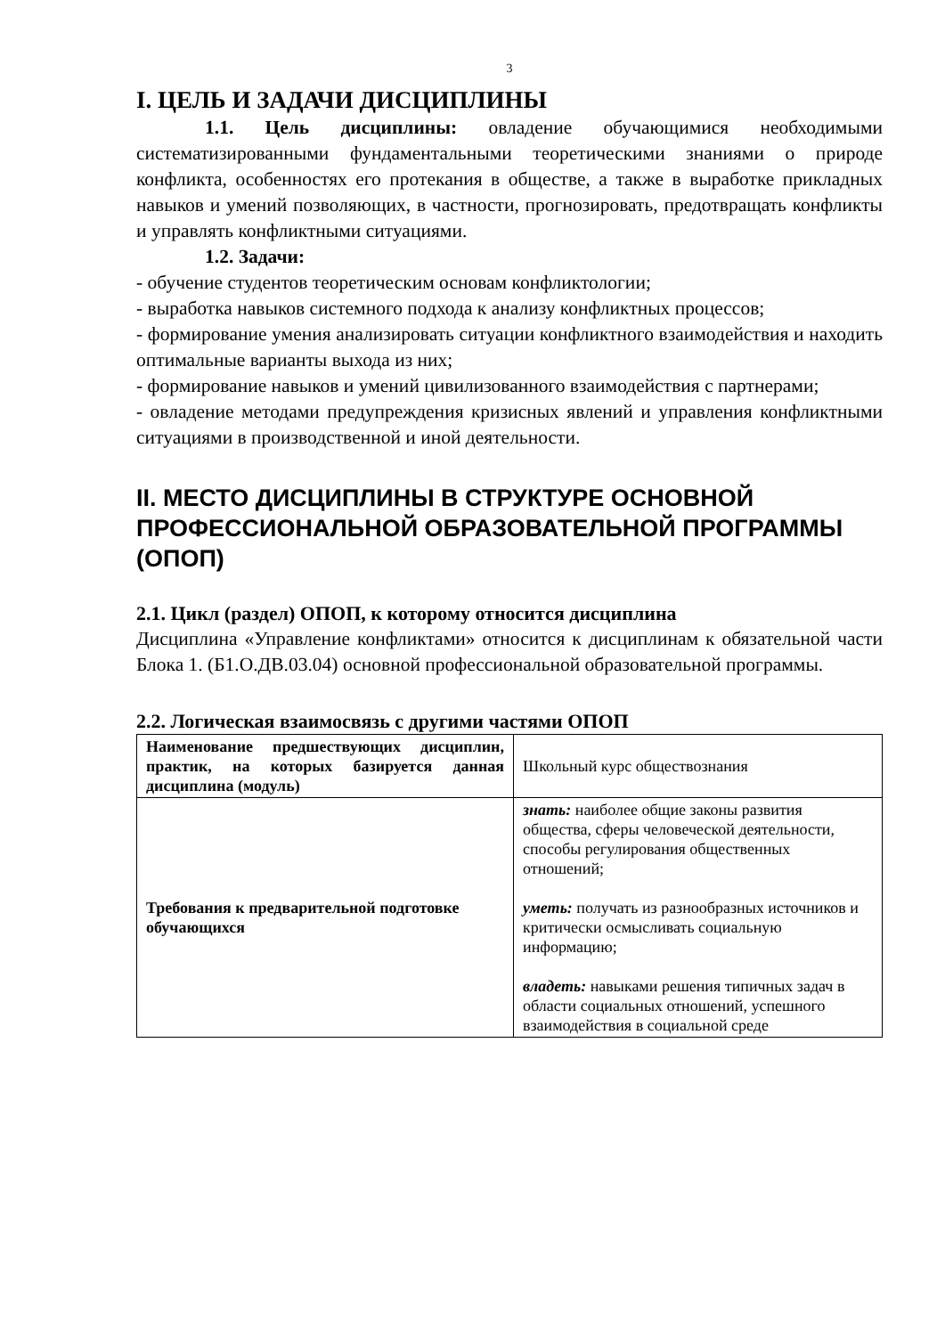3
I. ЦЕЛЬ И ЗАДАЧИ ДИСЦИПЛИНЫ
1.1. Цель дисциплины: овладение обучающимися необходимыми систематизированными фундаментальными теоретическими знаниями о природе конфликта, особенностях его протекания в обществе, а также в выработке прикладных навыков и умений позволяющих, в частности, прогнозировать, предотвращать конфликты и управлять конфликтными ситуациями.
1.2. Задачи:
- обучение студентов теоретическим основам конфликтологии;
- выработка навыков системного подхода к анализу конфликтных процессов;
- формирование умения анализировать ситуации конфликтного взаимодействия и находить оптимальные варианты выхода из них;
- формирование навыков и умений цивилизованного взаимодействия с партнерами;
- овладение методами предупреждения кризисных явлений и управления конфликтными ситуациями в производственной и иной деятельности.
II. МЕСТО ДИСЦИПЛИНЫ В СТРУКТУРЕ ОСНОВНОЙ ПРОФЕССИОНАЛЬНОЙ ОБРАЗОВАТЕЛЬНОЙ ПРОГРАММЫ (ОПОП)
2.1. Цикл (раздел) ОПОП, к которому относится дисциплина
Дисциплина «Управление конфликтами» относится к дисциплинам к обязательной части Блока 1. (Б1.О.ДВ.03.04) основной профессиональной образовательной программы.
2.2. Логическая взаимосвязь с другими частями ОПОП
| Наименование предшествующих дисциплин, практик, на которых базируется данная дисциплина (модуль) | Школьный курс обществознания |
| Требования к предварительной подготовке обучающихся | знать: наиболее общие законы развития общества, сферы человеческой деятельности, способы регулирования общественных отношений; уметь: получать из разнообразных источников и критически осмысливать социальную информацию; владеть: навыками решения типичных задач в области социальных отношений, успешного взаимодействия в социальной среде |